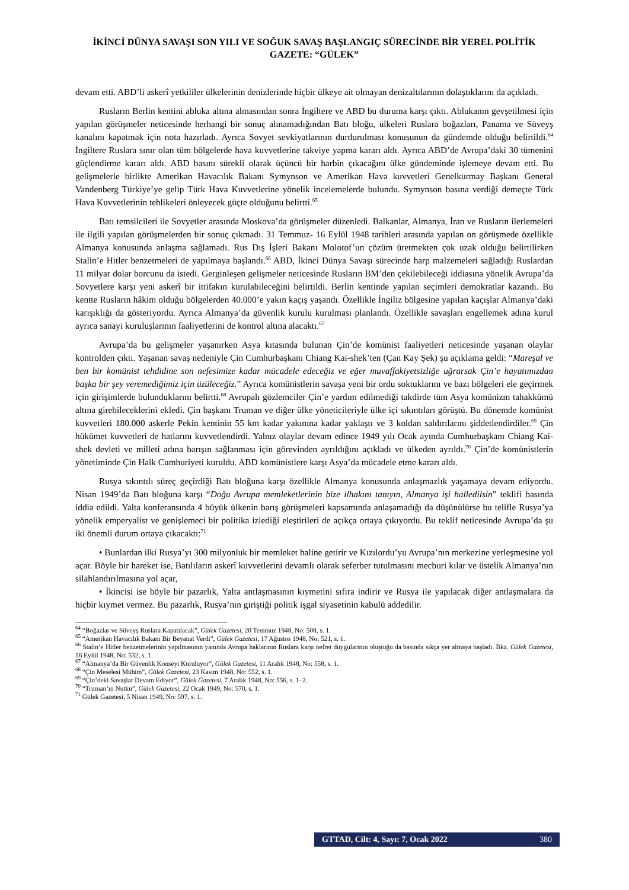İKİNCİ DÜNYA SAVAŞI SON YILI VE SOĞUK SAVAŞ BAŞLANGIÇ SÜRECİNDE BİR YEREL POLİTİK GAZETE: “GÜLEK”
devam etti. ABD’li askerî yetkililer ülkelerinin denizlerinde hiçbir ülkeye ait olmayan denizaltılarının dolaştıklarını da açıkladı.
Rusların Berlin kentini abluka altına almasından sonra İngiltere ve ABD bu duruma karşı çıktı. Ablukanın gevşetilmesi için yapılan görüşmeler neticesinde herhangi bir sonuç alınamadığından Batı bloğu, ülkeleri Ruslara boğazları, Panama ve Süveyş kanalını kapatmak için nota hazırladı. Ayrıca Sovyet sevkiyatlarının durdurulması konusunun da gündemde olduğu belirtildi.<sup>64</sup> İngiltere Ruslara sınır olan tüm bölgelerde hava kuvvetlerine takviye yapma kararı aldı. Ayrıca ABD’de Avrupa’daki 30 tümenini güçlendirme kararı aldı. ABD basını sürekli olarak üçüncü bir harbin çıkacağını ülke gündeminde işlemeye devam etti. Bu gelişmelerle birlikte Amerikan Havacılık Bakanı Symynson ve Amerikan Hava kuvvetleri Genelkurmay Başkanı General Vandenberg Türkiye’ye gelip Türk Hava Kuvvetlerine yönelik incelemelerde bulundu. Symynson basına verdiği demeçte Türk Hava Kuvvetlerinin tehlikeleri önleyecek güçte olduğunu belirtti.<sup>65</sup>
Batı temsilcileri ile Sovyetler arasında Moskova’da görüşmeler düzenledi. Balkanlar, Almanya, İran ve Rusların ilerlemeleri ile ilgili yapılan görüşmelerden bir sonuç çıkmadı. 31 Temmuz- 16 Eylül 1948 tarihleri arasında yapılan on görüşmede özellikle Almanya konusunda anlaşma sağlamadı. Rus Dış İşleri Bakanı Molotof’un çözüm üretmekten çok uzak olduğu belirtilirken Stalin’e Hitler benzetmeleri de yapılmaya başlandı.<sup>66</sup> ABD, İkinci Dünya Savaşı sürecinde harp malzemeleri sağladığı Ruslardan 11 milyar dolar borcunu da istedi. Gerginleşen gelişmeler neticesinde Rusların BM’den çekilebileceği iddiasına yönelik Avrupa’da Sovyetlere karşı yeni askerî bir ittifakın kurulabileceğini belirtildi. Berlin kentinde yapılan seçimleri demokratlar kazandı. Bu kentte Rusların hâkim olduğu bölgelerden 40.000’e yakın kaçış yaşandı. Özellikle İngiliz bölgesine yapılan kaçışlar Almanya’daki karışıklığı da gösteriyordu. Ayrıca Almanya’da güvenlik kurulu kurulması planlandı. Özellikle savaşları engellemek adına kurul ayrıca sanayi kuruluşlarının faaliyetlerini de kontrol altına alacaktı.<sup>67</sup>
Avrupa’da bu gelişmeler yaşanırken Asya kıtasında bulunan Çin’de komünist faaliyetleri neticesinde yaşanan olaylar kontrolden çıktı. Yaşanan savaş nedeniyle Çin Cumhurbaşkanı Chiang Kai-shek’ten (Çan Kay Şek) şu açıklama geldi: “Mareşal ve ben bir komünist tehdidine son nefesimize kadar mücadele edeceğiz ve eğer muvaffakiyetsizliğe uğrarsak Çin’e hayatımızdan başka bir şey veremediğimiz için üzüleceğiz.” Ayrıca komünistlerin savaşa yeni bir ordu soktuklarını ve bazı bölgeleri ele geçirmek için girişimlerde bulunduklarını belirtti.<sup>68</sup> Avrupalı gözlemciler Çin’e yardım edilmediği takdirde tüm Asya komünizm tahakkümü altına girebileceklerini ekledi. Çin başkanı Truman ve diğer ülke yöneticileriyle ülke içi sıkıntıları görüştü. Bu dönemde komünist kuvvetleri 180.000 askerle Pekin kentinin 55 km kadar yakınına kadar yaklaştı ve 3 koldan saldırılarını şiddetlendirdiler.<sup>69</sup> Çin hükümet kuvvetleri de hatlarını kuvvetlendirdi. Yalnız olaylar devam edince 1949 yılı Ocak ayında Cumhurbaşkanı Chiang Kai-shek devleti ve milleti adına barışın sağlanması için görevinden ayrıldığını açıkladı ve ülkeden ayrıldı.<sup>70</sup> Çin’de komünistlerin yönetiminde Çin Halk Cumhuriyeti kuruldu. ABD komünistlere karşı Asya’da mücadele etme kararı aldı.
Rusya sıkıntılı süreç geçirdiği Batı bloğuna karşı özellikle Almanya konusunda anlaşmazlık yaşamaya devam ediyordu. Nisan 1949’da Batı bloğuna karşı “Doğu Avrupa memleketlerinin bize ilhakını tanıyın, Almanya işi halledilsin” teklifi basında iddia edildi. Yalta konferansında 4 büyük ülkenin barış görüşmeleri kapsamında anlaşamadığı da düşünülürse bu telifle Rusya’ya yönelik emperyalist ve genişlemeci bir politika izlediği eleştirileri de açıkça ortaya çıkıyordu. Bu teklif neticesinde Avrupa’da şu iki önemli durum ortaya çıkacaktı:<sup>71</sup>
• Bunlardan ilki Rusya’yı 300 milyonluk bir memleket haline getirir ve Kızılordu’yu Avrupa’nın merkezine yerleşmesine yol açar. Böyle bir hareket ise, Batılıların askerî kuvvetlerini devamlı olarak seferber tutulmasını mecburi kılar ve üstelik Almanya’nın silahlandırılmasına yol açar,
• İkincisi ise böyle bir pazarlık, Yalta antlaşmasının kıymetini sıfıra indirir ve Rusya ile yapılacak diğer antlaşmalara da hiçbir kıymet vermez. Bu pazarlık, Rusya’nın giriştiği politik işgal siyasetinin kabulü addedilir.
<sup>64</sup> “Boğazlar ve Süveyş Ruslara Kapatılacak”, Gülek Gazetesi, 20 Temmuz 1948, No: 508, s. 1.
<sup>65</sup> “Amerikan Havacılık Bakanı Bir Beyanat Verdi”, Gülek Gazetesi, 17 Ağustos 1948, No: 521, s. 1.
<sup>66</sup> Stalin’e Hitler benzetmelerinin yapılmasının yanında Avrupa haklarının Ruslara karşı nefret duygularının oluştuğu da basında sıkça yer almaya başladı. Bkz. Gülek Gazetesi, 16 Eylül 1948, No: 532, s. 1.
<sup>67</sup> “Almanya’da Bir Güvenlik Konseyi Kuruluyor”, Gülek Gazetesi, 11 Aralık 1948, No: 558, s. 1.
<sup>68</sup> “Çin Meselesi Mühim”, Gülek Gazetesi, 23 Kasım 1948, No: 552, s. 1.
<sup>69</sup> “Çin’deki Savaşlar Devam Ediyor”, Gülek Gazetesi, 7 Aralık 1948, No: 556, s. 1–2.
<sup>70</sup> “Truman’ın Nutku”, Gülek Gazetesi, 22 Ocak 1949, No: 570, s. 1.
<sup>71</sup> Gülek Gazetesi, 5 Nisan 1949, No: 597, s. 1.
GTTAD, Cilt: 4, Sayı: 7, Ocak 2022 380